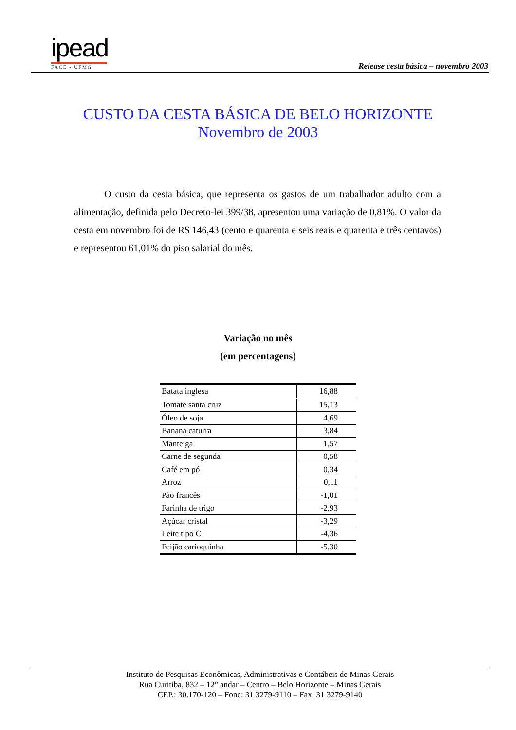ipead
FACE - UFMG
Release cesta básica – novembro 2003
CUSTO DA CESTA BÁSICA DE BELO HORIZONTE
Novembro de 2003
O custo da cesta básica, que representa os gastos de um trabalhador adulto com a alimentação, definida pelo Decreto-lei 399/38, apresentou uma variação de 0,81%. O valor da cesta em novembro foi de R$ 146,43 (cento e quarenta e seis reais e quarenta e três centavos) e representou 61,01% do piso salarial do mês.
Variação no mês
(em percentagens)
| Batata inglesa | 16,88 |
| Tomate santa cruz | 15,13 |
| Óleo de soja | 4,69 |
| Banana caturra | 3,84 |
| Manteiga | 1,57 |
| Carne de segunda | 0,58 |
| Café em pó | 0,34 |
| Arroz | 0,11 |
| Pão francês | -1,01 |
| Farinha de trigo | -2,93 |
| Açúcar cristal | -3,29 |
| Leite tipo C | -4,36 |
| Feijão carioquinha | -5,30 |
Instituto de Pesquisas Econômicas, Administrativas e Contábeis de Minas Gerais
Rua Curitiba, 832 – 12° andar – Centro – Belo Horizonte – Minas Gerais
CEP.: 30.170-120 – Fone: 31 3279-9110 – Fax: 31 3279-9140